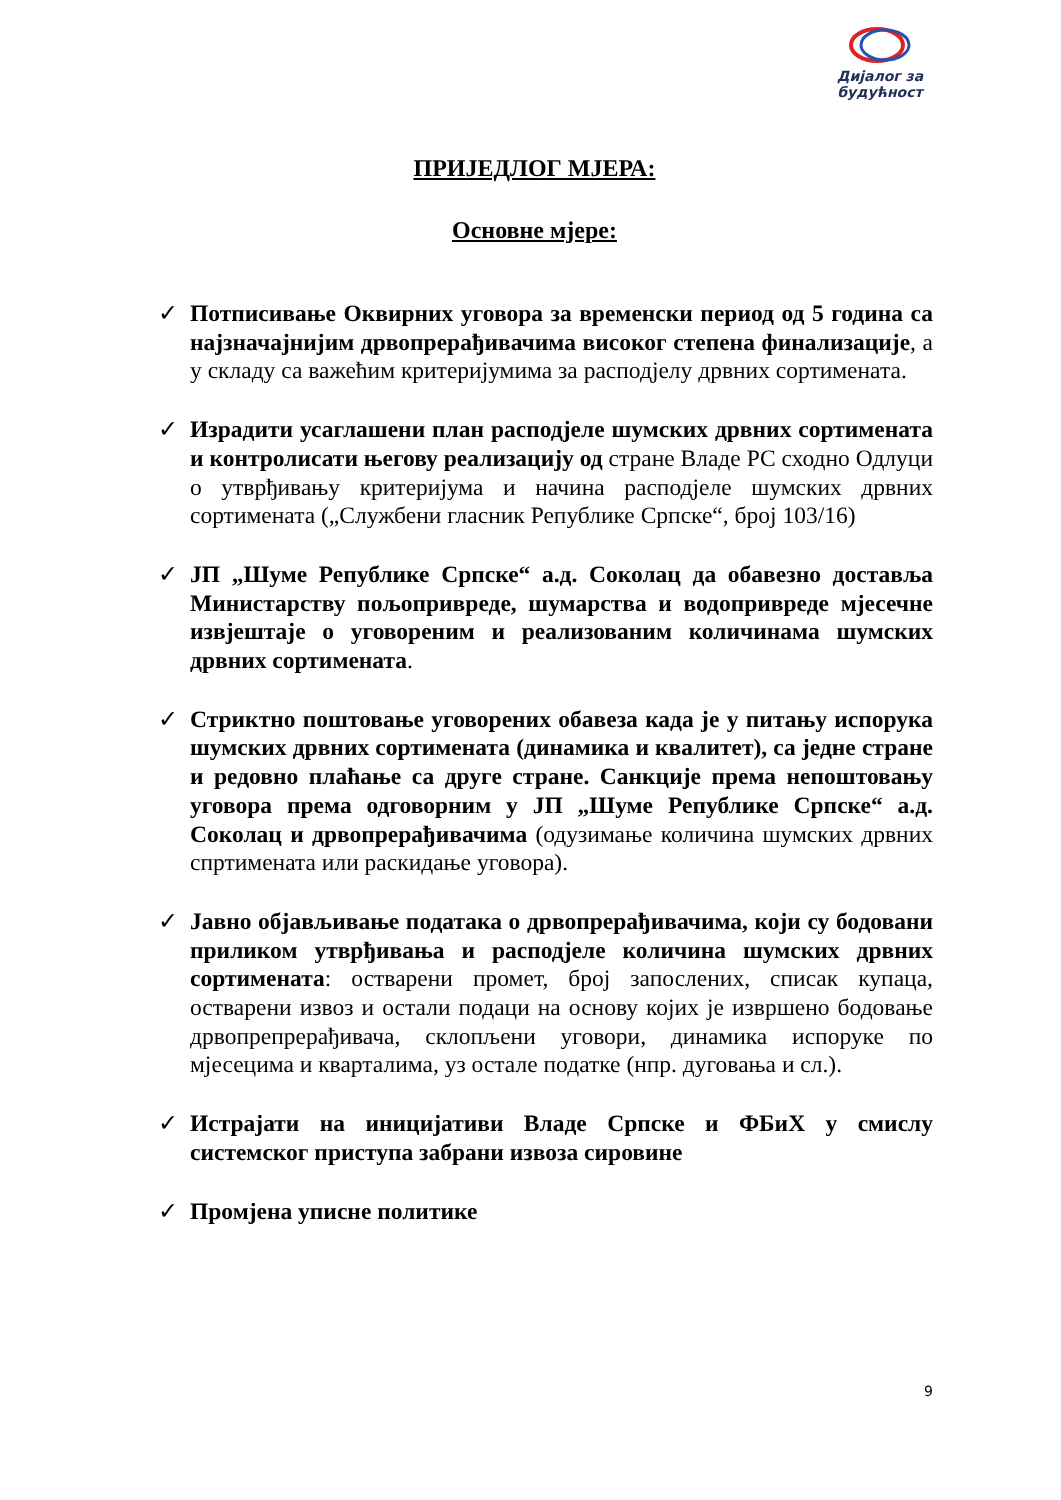Дијалог за
будућност
ПРИЈЕДЛОГ МЈЕРА:
Основне мјере:
✓ Потписивање Оквирних уговора за временски период од 5 година са најзначајнијим дрвопрерађивачима високог степена финализације, а у складу са важећим критеријумима за расподјелу дрвних сортимената.
✓ Израдити усаглашени план расподјеле шумских дрвних сортимената и контролисати његову реализацију од стране Владе РС сходно Одлуци о утврђивању критеријума и начина расподјеле шумских дрвних сортимената („Службени гласник Републике Српске“, број 103/16)
✓ ЈП „Шуме Републике Српске“ а.д. Соколац да обавезно доставља Министарству пољопривреде, шумарства и водопривреде мјесечне извјештаје о уговореним и реализованим количинама шумских дрвних сортимената.
✓ Стриктно поштовање уговорених обавеза када је у питању испорука шумских дрвних сортимената (динамика и квалитет), са једне стране и редовно плаћање са друге стране. Санкције према непоштовању уговора према одговорним у ЈП „Шуме Републике Српске“ а.д. Соколац и дрвопрерађивачима (одузимање количина шумских дрвних спртимената или раскидање уговора).
✓ Јавно објављивање података о дрвопрерађивачима, који су бодовани приликом утврђивања и расподјеле количина шумских дрвних сортимената: остварени промет, број запослених, списак купаца, остварени извоз и остали подаци на основу којих је извршено бодовање дрвопрепрерађивача, склопљени уговори, динамика испоруке по мјесецима и кварталима, уз остале податке (нпр. дуговања и сл.).
✓ Истрајати на иницијативи Владе Српске и ФБиХ у смислу системског приступа забрани извоза сировине
✓ Промјена уписне политике
9